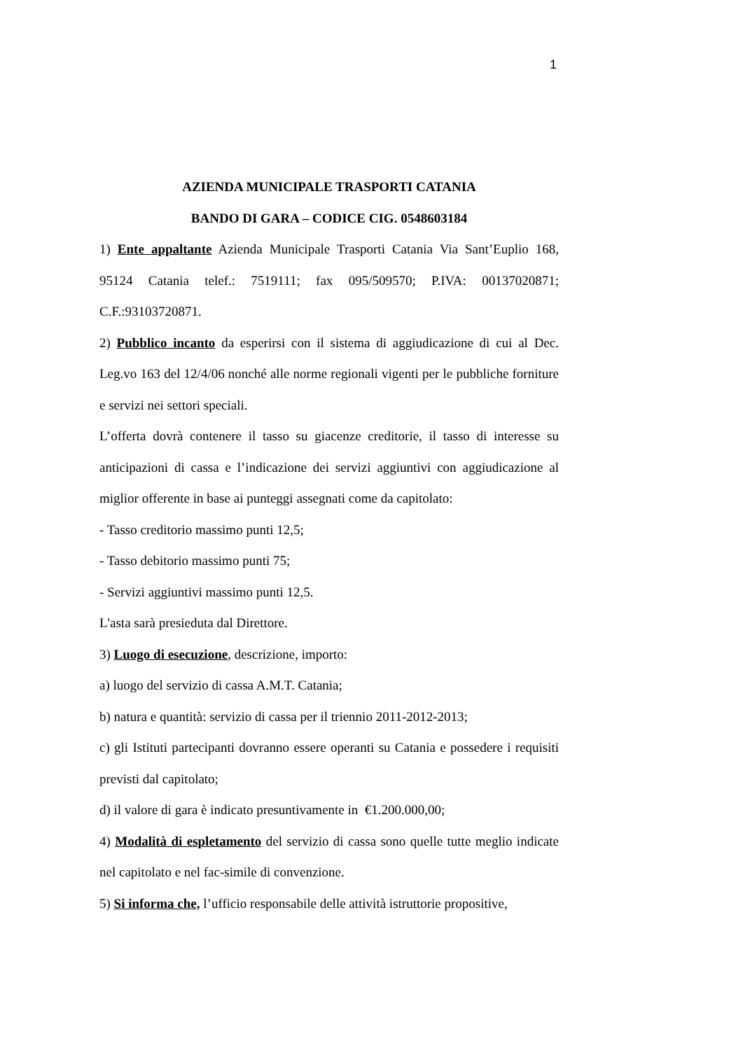1
AZIENDA MUNICIPALE TRASPORTI CATANIA
BANDO DI GARA – CODICE CIG. 0548603184
1) Ente appaltante Azienda Municipale Trasporti Catania Via Sant’Euplio 168, 95124 Catania telef.: 7519111; fax 095/509570; P.IVA: 00137020871; C.F.:93103720871.
2) Pubblico incanto da esperirsi con il sistema di aggiudicazione di cui al Dec. Leg.vo 163 del 12/4/06 nonché alle norme regionali vigenti per le pubbliche forniture e servizi nei settori speciali.
L’offerta dovrà contenere il tasso su giacenze creditorie, il tasso di interesse su anticipazioni di cassa e l’indicazione dei servizi aggiuntivi con aggiudicazione al miglior offerente in base ai punteggi assegnati come da capitolato:
- Tasso creditorio massimo punti 12,5;
- Tasso debitorio massimo punti 75;
- Servizi aggiuntivi massimo punti 12,5.
L'asta sarà presieduta dal Direttore.
3) Luogo di esecuzione, descrizione, importo:
a) luogo del servizio di cassa A.M.T. Catania;
b) natura e quantità: servizio di cassa per il triennio 2011-2012-2013;
c) gli Istituti partecipanti dovranno essere operanti su Catania e possedere i requisiti previsti dal capitolato;
d) il valore di gara è indicato presuntivamente in €1.200.000,00;
4) Modalità di espletamento del servizio di cassa sono quelle tutte meglio indicate nel capitolato e nel fac-simile di convenzione.
5) Si informa che, l’ufficio responsabile delle attività istruttorie propositive,